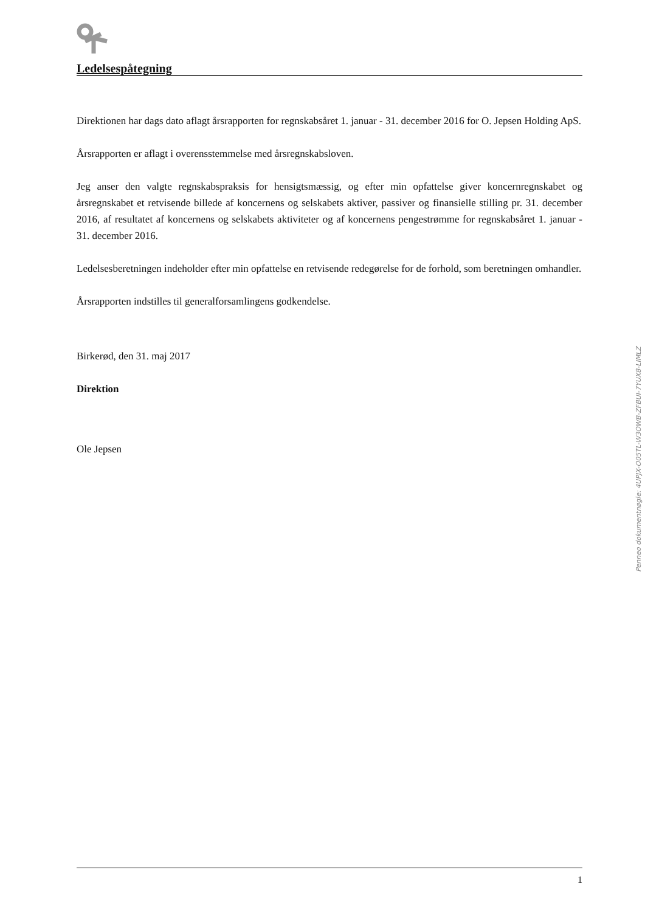Ledelsespåtegning
Direktionen har dags dato aflagt årsrapporten for regnskabsåret 1. januar - 31. december 2016 for O. Jepsen Holding ApS.
Årsrapporten er aflagt i overensstemmelse med årsregnskabsloven.
Jeg anser den valgte regnskabspraksis for hensigtsmæssig, og efter min opfattelse giver koncernregnskabet og årsregnskabet et retvisende billede af koncernens og selskabets aktiver, passiver og finansielle stilling pr. 31. december 2016, af resultatet af koncernens og selskabets aktiviteter og af koncernens pengestrømme for regnskabsåret 1. januar - 31. december 2016.
Ledelsesberetningen indeholder efter min opfattelse en retvisende redegørelse for de forhold, som beretningen omhandler.
Årsrapporten indstilles til generalforsamlingens godkendelse.
Birkerød, den 31. maj 2017
Direktion
Ole Jepsen
Penneo dokumentnøgle: 4UPJX-O05TL-W3OWB-ZFBUI-7YUX8-LIMLZ
1